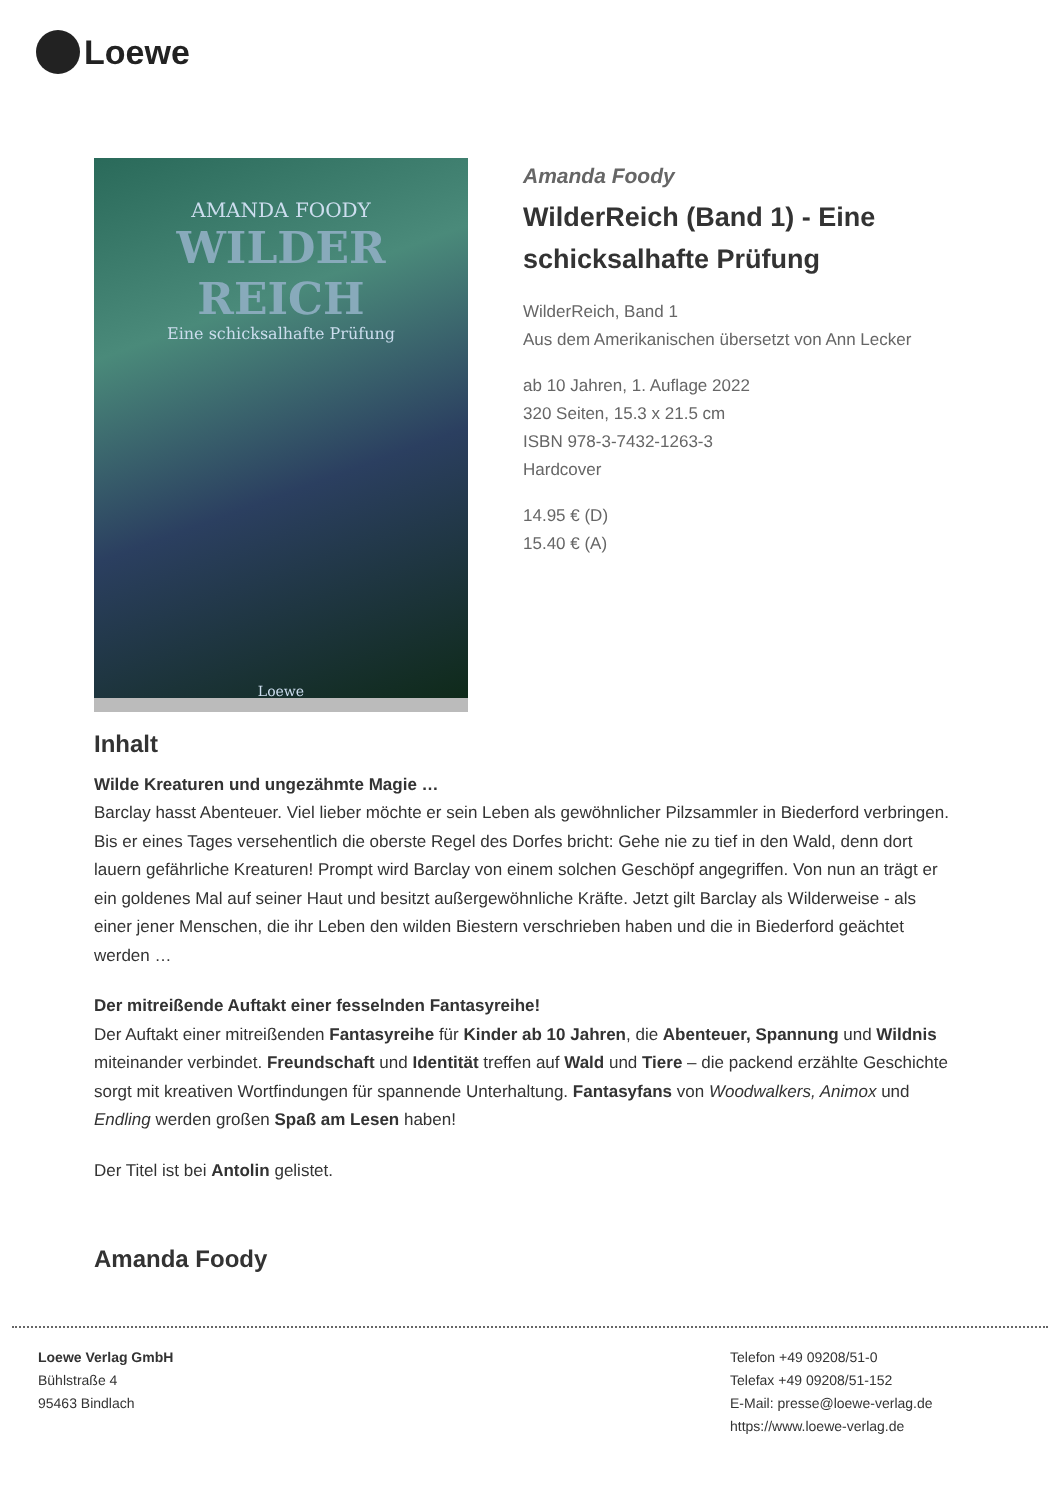Loewe
AMANDA FOODY
WILDER REICH
Eine schicksalhafte Prüfung
Loewe
Amanda Foody
WilderReich (Band 1) - Eine schicksalhafte Prüfung
WilderReich, Band 1
Aus dem Amerikanischen übersetzt von Ann Lecker
ab 10 Jahren, 1. Auflage 2022
320 Seiten, 15.3 x 21.5 cm
ISBN 978-3-7432-1263-3
Hardcover
14.95 € (D)
15.40 € (A)
Inhalt
Wilde Kreaturen und ungezähmte Magie …
Barclay hasst Abenteuer. Viel lieber möchte er sein Leben als gewöhnlicher Pilzsammler in Biederford verbringen. Bis er eines Tages versehentlich die oberste Regel des Dorfes bricht: Gehe nie zu tief in den Wald, denn dort lauern gefährliche Kreaturen! Prompt wird Barclay von einem solchen Geschöpf angegriffen. Von nun an trägt er ein goldenes Mal auf seiner Haut und besitzt außergewöhnliche Kräfte. Jetzt gilt Barclay als Wilderweise - als einer jener Menschen, die ihr Leben den wilden Biestern verschrieben haben und die in Biederford geächtet werden …
Der mitreißende Auftakt einer fesselnden Fantasyreihe!
Der Auftakt einer mitreißenden Fantasyreihe für Kinder ab 10 Jahren, die Abenteuer, Spannung und Wildnis miteinander verbindet. Freundschaft und Identität treffen auf Wald und Tiere – die packend erzählte Geschichte sorgt mit kreativen Wortfindungen für spannende Unterhaltung. Fantasyfans von Woodwalkers, Animox und Endling werden großen Spaß am Lesen haben!
Der Titel ist bei Antolin gelistet.
Amanda Foody
Loewe Verlag GmbH
Bühlstraße 4
95463 Bindlach
Telefon +49 09208/51-0
Telefax +49 09208/51-152
E-Mail: presse@loewe-verlag.de
https://www.loewe-verlag.de